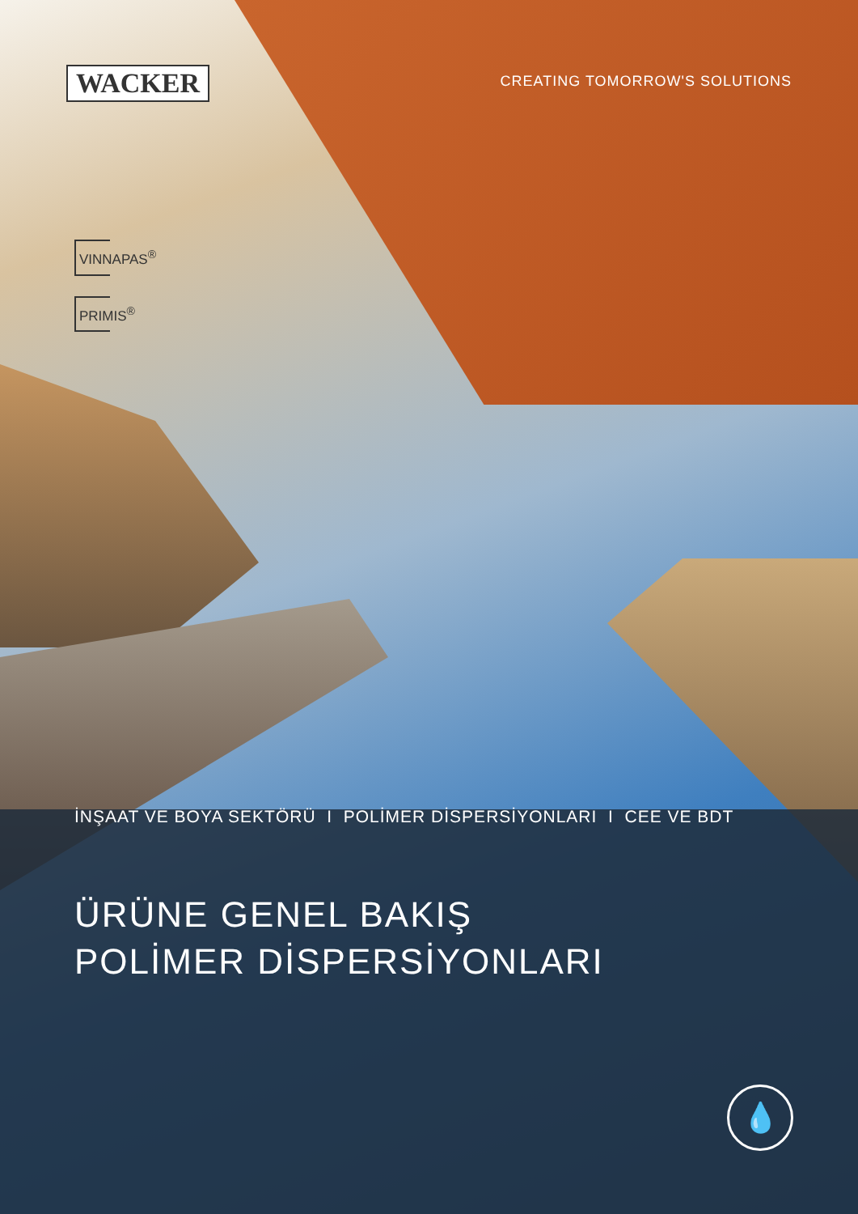WACKER
CREATING TOMORROW'S SOLUTIONS
VINNAPAS<sup>®</sup>
PRIMIS<sup>®</sup>
İNŞAAT VE BOYA SEKTÖRÜ I POLİMER DİSPERSİYONLARI I CEE VE BDT
ÜRÜNE GENEL BAKIŞ
POLİMER DİSPERSİYONLARI
💧